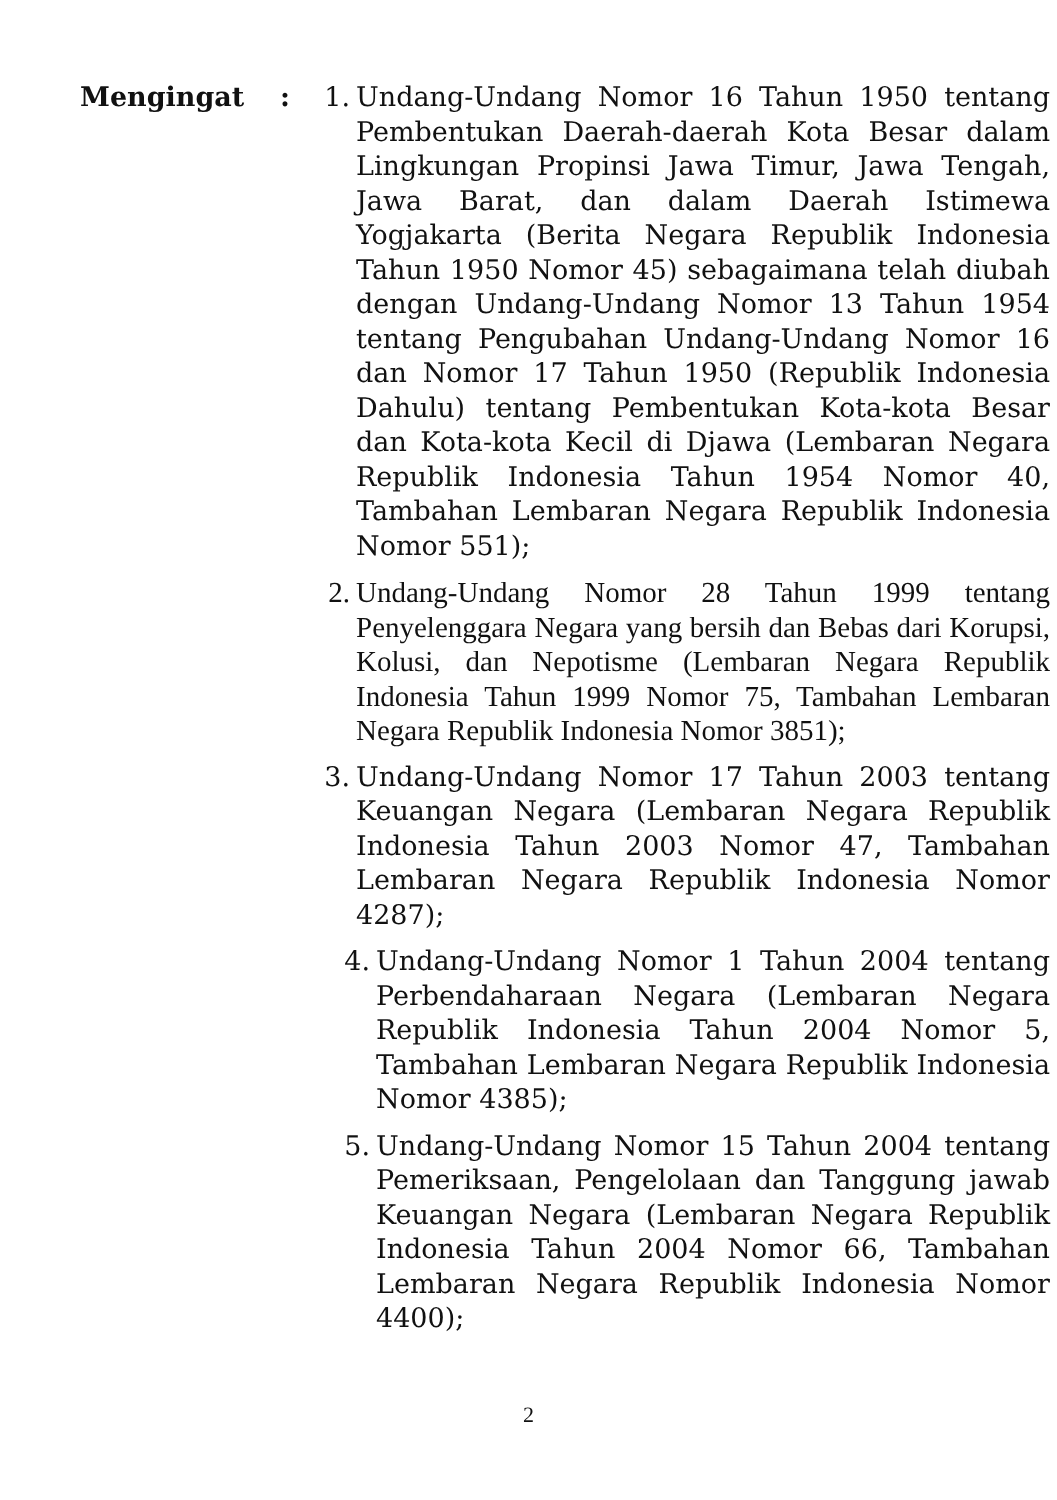Mengingat : 1. Undang-Undang Nomor 16 Tahun 1950 tentang Pembentukan Daerah-daerah Kota Besar dalam Lingkungan Propinsi Jawa Timur, Jawa Tengah, Jawa Barat, dan dalam Daerah Istimewa Yogjakarta (Berita Negara Republik Indonesia Tahun 1950 Nomor 45) sebagaimana telah diubah dengan Undang-Undang Nomor 13 Tahun 1954 tentang Pengubahan Undang-Undang Nomor 16 dan Nomor 17 Tahun 1950 (Republik Indonesia Dahulu) tentang Pembentukan Kota-kota Besar dan Kota-kota Kecil di Djawa (Lembaran Negara Republik Indonesia Tahun 1954 Nomor 40, Tambahan Lembaran Negara Republik Indonesia Nomor 551);
2. Undang-Undang Nomor 28 Tahun 1999 tentang Penyelenggara Negara yang bersih dan Bebas dari Korupsi, Kolusi, dan Nepotisme (Lembaran Negara Republik Indonesia Tahun 1999 Nomor 75, Tambahan Lembaran Negara Republik Indonesia Nomor 3851);
3. Undang-Undang Nomor 17 Tahun 2003 tentang Keuangan Negara (Lembaran Negara Republik Indonesia Tahun 2003 Nomor 47, Tambahan Lembaran Negara Republik Indonesia Nomor 4287);
4. Undang-Undang Nomor 1 Tahun 2004 tentang Perbendaharaan Negara (Lembaran Negara Republik Indonesia Tahun 2004 Nomor 5, Tambahan Lembaran Negara Republik Indonesia Nomor 4385);
5. Undang-Undang Nomor 15 Tahun 2004 tentang Pemeriksaan, Pengelolaan dan Tanggung jawab Keuangan Negara (Lembaran Negara Republik Indonesia Tahun 2004 Nomor 66, Tambahan Lembaran Negara Republik Indonesia Nomor 4400);
2